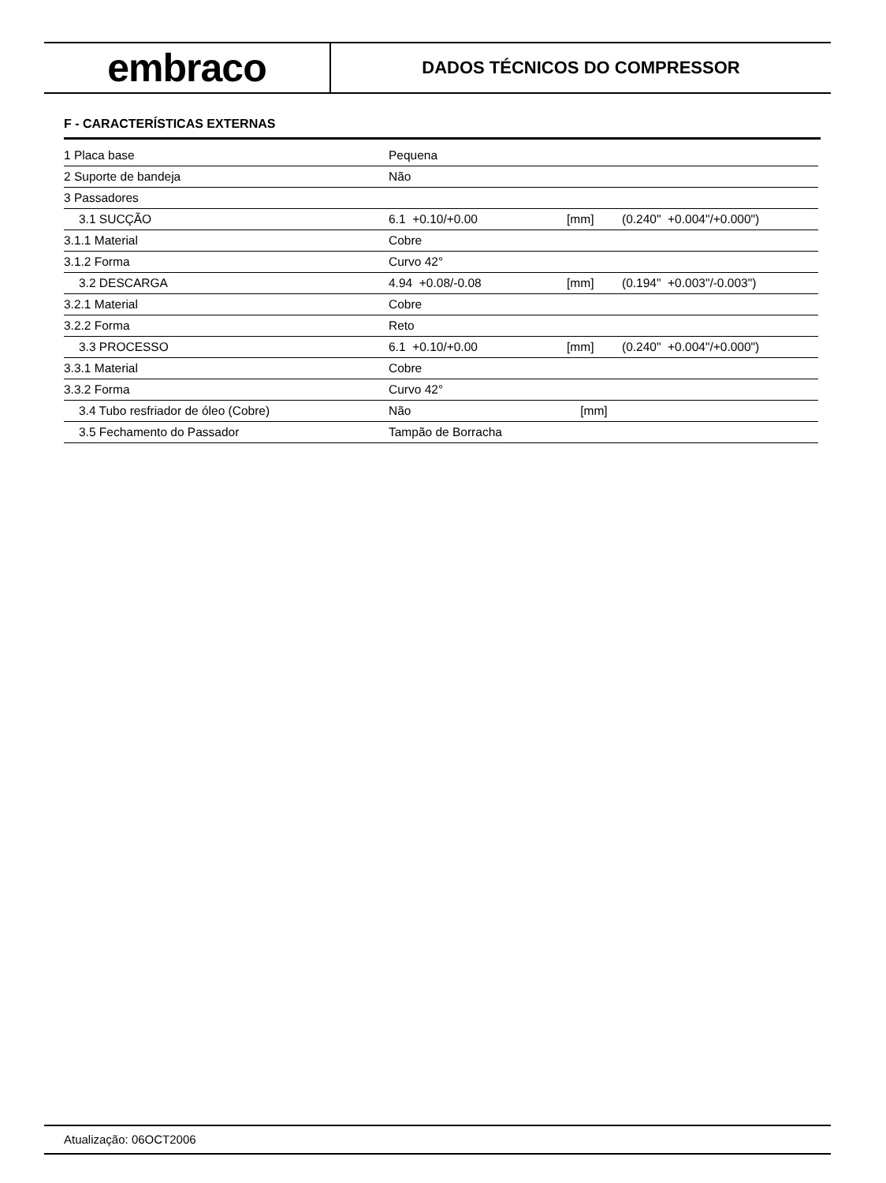embraco
DADOS TÉCNICOS DO COMPRESSOR
F - CARACTERÍSTICAS EXTERNAS
| 1 Placa base | Pequena | | |
| 2 Suporte de bandeja | Não | | |
| 3 Passadores | | | |
| 3.1 SUCÇÃO | 6.1 +0.10/+0.00 | [mm] | (0.240" +0.004"/+0.000") |
| 3.1.1 Material | Cobre | | |
| 3.1.2 Forma | Curvo 42° | | |
| 3.2 DESCARGA | 4.94 +0.08/-0.08 | [mm] | (0.194" +0.003"/-0.003") |
| 3.2.1 Material | Cobre | | |
| 3.2.2 Forma | Reto | | |
| 3.3 PROCESSO | 6.1 +0.10/+0.00 | [mm] | (0.240" +0.004"/+0.000") |
| 3.3.1 Material | Cobre | | |
| 3.3.2 Forma | Curvo 42° | | |
| 3.4 Tubo resfriador de óleo (Cobre) | Não | [mm] | |
| 3.5 Fechamento do Passador | Tampão de Borracha | | |
Atualização: 06OCT2006